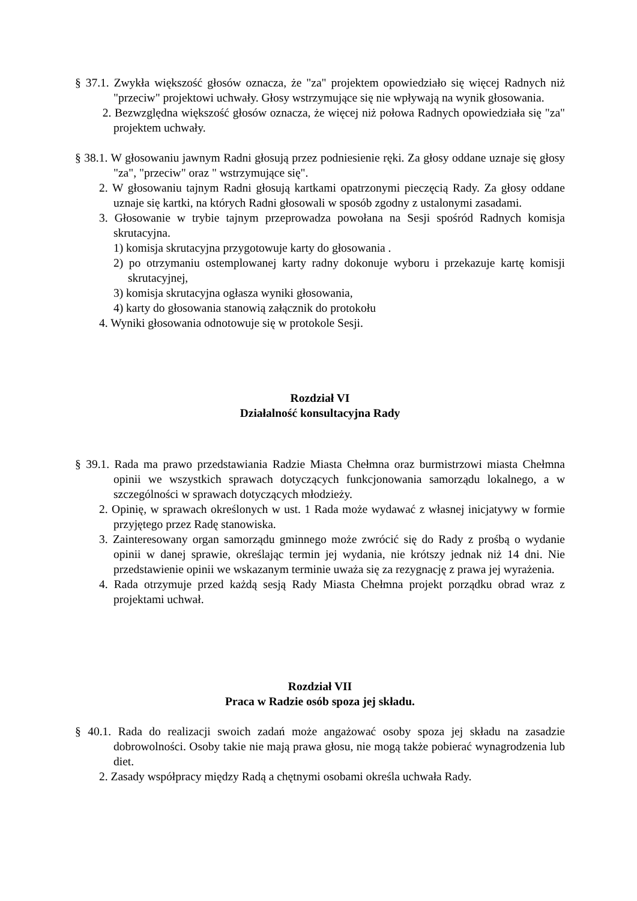§ 37.1. Zwykła większość głosów oznacza, że "za" projektem opowiedziało się więcej Radnych niż "przeciw" projektowi uchwały. Głosy wstrzymujące się nie wpływają na wynik głosowania.
2. Bezwzględna większość głosów oznacza, że więcej niż połowa Radnych opowiedziała się "za" projektem uchwały.
§ 38.1. W głosowaniu jawnym Radni głosują przez podniesienie ręki. Za głosy oddane uznaje się głosy "za", "przeciw" oraz " wstrzymujące się".
2. W głosowaniu tajnym Radni głosują kartkami opatrzonymi pieczęcią Rady. Za głosy oddane uznaje się kartki, na których Radni głosowali w sposób zgodny z ustalonymi zasadami.
3. Głosowanie w trybie tajnym przeprowadza powołana na Sesji spośród Radnych komisja skrutacyjna.
1) komisja skrutacyjna przygotowuje karty do głosowania .
2) po otrzymaniu ostemplowanej karty radny dokonuje wyboru i przekazuje kartę komisji skrutacyjnej,
3) komisja skrutacyjna ogłasza wyniki głosowania,
4) karty do głosowania stanowią załącznik do protokołu
4. Wyniki głosowania odnotowuje się w protokole Sesji.
Rozdział VI
Działalność konsultacyjna Rady
§ 39.1. Rada ma prawo przedstawiania Radzie Miasta Chełmna oraz burmistrzowi miasta Chełmna opinii we wszystkich sprawach dotyczących funkcjonowania samorządu lokalnego, a w szczególności w sprawach dotyczących młodzieży.
2. Opinię, w sprawach określonych w ust. 1 Rada może wydawać z własnej inicjatywy w formie przyjętego przez Radę stanowiska.
3. Zainteresowany organ samorządu gminnego może zwrócić się do Rady z prośbą o wydanie opinii w danej sprawie, określając termin jej wydania, nie krótszy jednak niż 14 dni. Nie przedstawienie opinii we wskazanym terminie uważa się za rezygnację z prawa jej wyrażenia.
4. Rada otrzymuje przed każdą sesją Rady Miasta Chełmna projekt porządku obrad wraz z projektami uchwał.
Rozdział VII
Praca w Radzie osób spoza jej składu.
§ 40.1. Rada do realizacji swoich zadań może angażować osoby spoza jej składu na zasadzie dobrowolności. Osoby takie nie mają prawa głosu, nie mogą także pobierać wynagrodzenia lub diet.
2. Zasady współpracy między Radą a chętnymi osobami określa uchwała Rady.